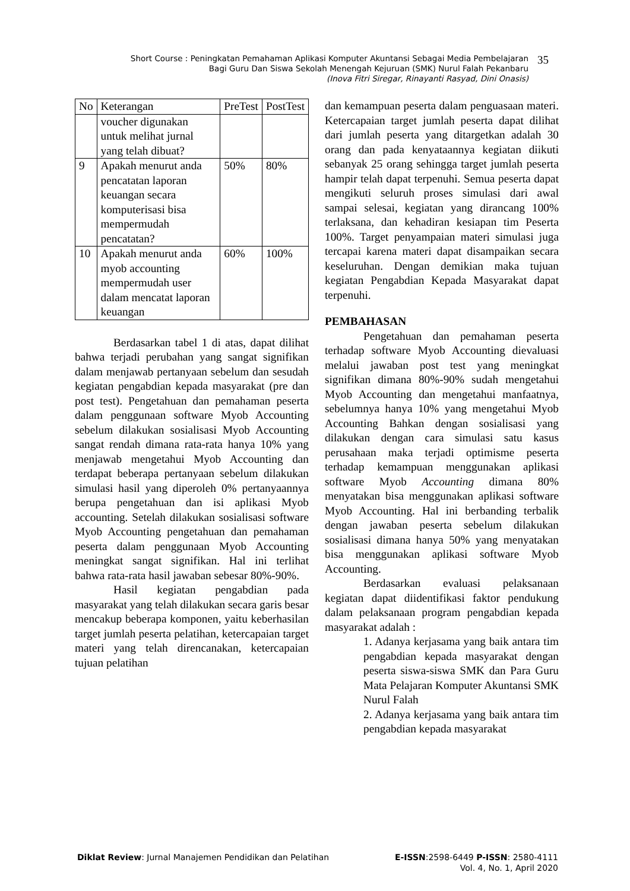Short Course : Peningkatan Pemahaman Aplikasi Komputer Akuntansi Sebagai Media Pembelajaran
Bagi Guru Dan Siswa Sekolah Menengah Kejuruan (SMK) Nurul Falah Pekanbaru
(Inova Fitri Siregar, Rinayanti Rasyad, Dini Onasis)
35
| No | Keterangan | PreTest | PostTest |
| --- | --- | --- | --- |
| | voucher digunakan untuk melihat jurnal yang telah dibuat? | | |
| 9 | Apakah menurut anda pencatatan laporan keuangan secara komputerisasi bisa mempermudah pencatatan? | 50% | 80% |
| 10 | Apakah menurut anda myob accounting mempermudah user dalam mencatat laporan keuangan | 60% | 100% |
Berdasarkan tabel 1 di atas, dapat dilihat bahwa terjadi perubahan yang sangat signifikan dalam menjawab pertanyaan sebelum dan sesudah kegiatan pengabdian kepada masyarakat (pre dan post test). Pengetahuan dan pemahaman peserta dalam penggunaan software Myob Accounting sebelum dilakukan sosialisasi Myob Accounting sangat rendah dimana rata-rata hanya 10% yang menjawab mengetahui Myob Accounting dan terdapat beberapa pertanyaan sebelum dilakukan simulasi hasil yang diperoleh 0% pertanyaannya berupa pengetahuan dan isi aplikasi Myob accounting. Setelah dilakukan sosialisasi software Myob Accounting pengetahuan dan pemahaman peserta dalam penggunaan Myob Accounting meningkat sangat signifikan. Hal ini terlihat bahwa rata-rata hasil jawaban sebesar 80%-90%.
Hasil kegiatan pengabdian pada masyarakat yang telah dilakukan secara garis besar mencakup beberapa komponen, yaitu keberhasilan target jumlah peserta pelatihan, ketercapaian target materi yang telah direncanakan, ketercapaian tujuan pelatihan
dan kemampuan peserta dalam penguasaan materi. Ketercapaian target jumlah peserta dapat dilihat dari jumlah peserta yang ditargetkan adalah 30 orang dan pada kenyataannya kegiatan diikuti sebanyak 25 orang sehingga target jumlah peserta hampir telah dapat terpenuhi. Semua peserta dapat mengikuti seluruh proses simulasi dari awal sampai selesai, kegiatan yang dirancang 100% terlaksana, dan kehadiran kesiapan tim Peserta 100%. Target penyampaian materi simulasi juga tercapai karena materi dapat disampaikan secara keseluruhan. Dengan demikian maka tujuan kegiatan Pengabdian Kepada Masyarakat dapat terpenuhi.
PEMBAHASAN
Pengetahuan dan pemahaman peserta terhadap software Myob Accounting dievaluasi melalui jawaban post test yang meningkat signifikan dimana 80%-90% sudah mengetahui Myob Accounting dan mengetahui manfaatnya, sebelumnya hanya 10% yang mengetahui Myob Accounting Bahkan dengan sosialisasi yang dilakukan dengan cara simulasi satu kasus perusahaan maka terjadi optimisme peserta terhadap kemampuan menggunakan aplikasi software Myob Accounting dimana 80% menyatakan bisa menggunakan aplikasi software Myob Accounting. Hal ini berbanding terbalik dengan jawaban peserta sebelum dilakukan sosialisasi dimana hanya 50% yang menyatakan bisa menggunakan aplikasi software Myob Accounting.
Berdasarkan evaluasi pelaksanaan kegiatan dapat diidentifikasi faktor pendukung dalam pelaksanaan program pengabdian kepada masyarakat adalah :
1. Adanya kerjasama yang baik antara tim pengabdian kepada masyarakat dengan peserta siswa-siswa SMK dan Para Guru Mata Pelajaran Komputer Akuntansi SMK Nurul Falah
2. Adanya kerjasama yang baik antara tim pengabdian kepada masyarakat
Diklat Review: Jurnal Manajemen Pendidikan dan Pelatihan
E-ISSN:2598-6449 P-ISSN: 2580-4111
Vol. 4, No. 1, April 2020